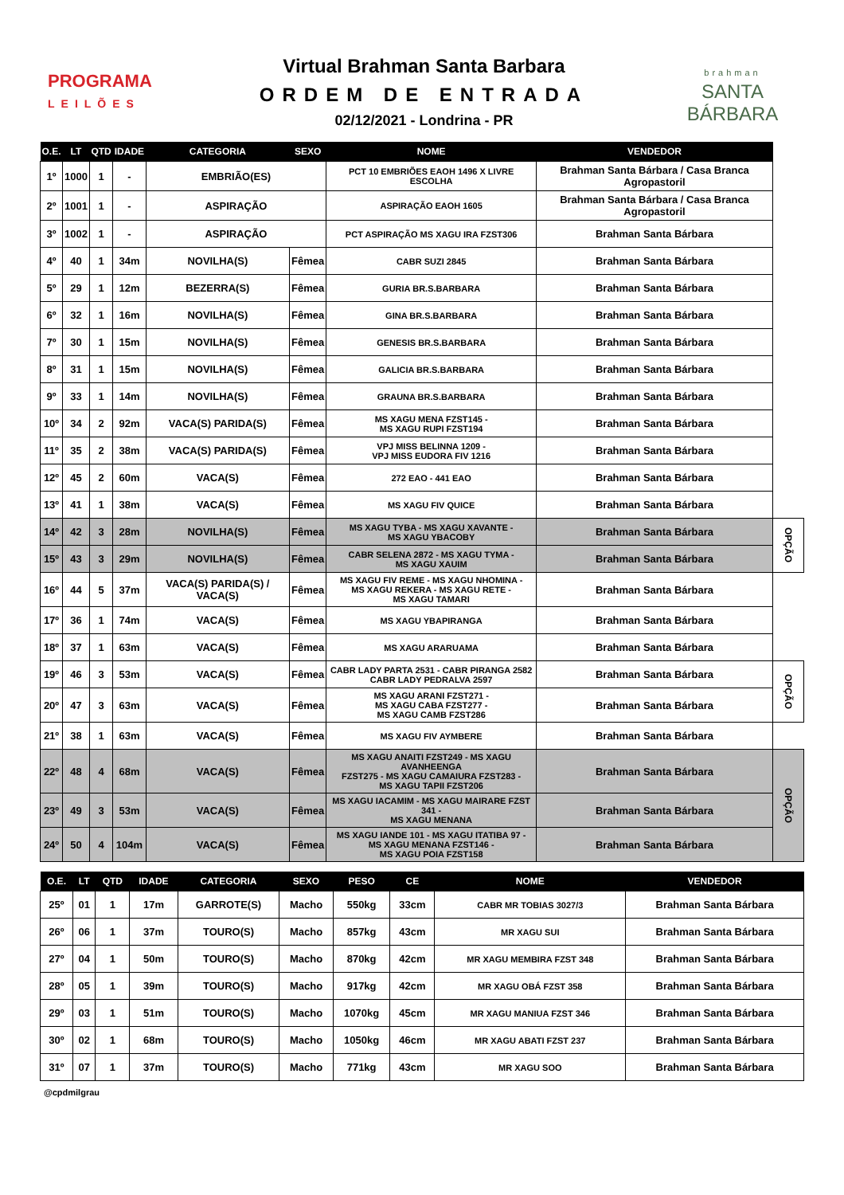PROGRAMA
LEILÕES
Virtual Brahman Santa Barbara
ORDEM DE ENTRADA
02/12/2021 - Londrina - PR
brahman
SANTA BÁRBARA
| O.E. | LT | QTD | IDADE | CATEGORIA | SEXO | NOME | VENDEDOR | |
| --- | --- | --- | --- | --- | --- | --- | --- | --- |
| 1º | 1000 | 1 | - | EMBRIÃO(ES) | | PCT 10 EMBRIÕES EAOH 1496 X LIVRE ESCOLHA | Brahman Santa Bárbara / Casa Branca Agropastoril | |
| 2º | 1001 | 1 | - | ASPIRAÇÃO | | ASPIRAÇÃO EAOH 1605 | Brahman Santa Bárbara / Casa Branca Agropastoril | |
| 3º | 1002 | 1 | - | ASPIRAÇÃO | | PCT ASPIRAÇÃO MS XAGU IRA FZST306 | Brahman Santa Bárbara | |
| 4º | 40 | 1 | 34m | NOVILHA(S) | Fêmea | CABR SUZI 2845 | Brahman Santa Bárbara | |
| 5º | 29 | 1 | 12m | BEZERRA(S) | Fêmea | GURIA BR.S.BARBARA | Brahman Santa Bárbara | |
| 6º | 32 | 1 | 16m | NOVILHA(S) | Fêmea | GINA BR.S.BARBARA | Brahman Santa Bárbara | |
| 7º | 30 | 1 | 15m | NOVILHA(S) | Fêmea | GENESIS BR.S.BARBARA | Brahman Santa Bárbara | |
| 8º | 31 | 1 | 15m | NOVILHA(S) | Fêmea | GALICIA BR.S.BARBARA | Brahman Santa Bárbara | |
| 9º | 33 | 1 | 14m | NOVILHA(S) | Fêmea | GRAUNA BR.S.BARBARA | Brahman Santa Bárbara | |
| 10º | 34 | 2 | 92m | VACA(S) PARIDA(S) | Fêmea | MS XAGU MENA FZST145 - MS XAGU RUPI FZST194 | Brahman Santa Bárbara | |
| 11º | 35 | 2 | 38m | VACA(S) PARIDA(S) | Fêmea | VPJ MISS BELINNA 1209 - VPJ MISS EUDORA FIV 1216 | Brahman Santa Bárbara | |
| 12º | 45 | 2 | 60m | VACA(S) | Fêmea | 272 EAO - 441 EAO | Brahman Santa Bárbara | |
| 13º | 41 | 1 | 38m | VACA(S) | Fêmea | MS XAGU FIV QUICE | Brahman Santa Bárbara | |
| 14º | 42 | 3 | 28m | NOVILHA(S) | Fêmea | MS XAGU TYBA - MS XAGU XAVANTE - MS XAGU YBACOBY | Brahman Santa Bárbara | OPÇÃO |
| 15º | 43 | 3 | 29m | NOVILHA(S) | Fêmea | CABR SELENA 2872 - MS XAGU TYMA - MS XAGU XAUIM | Brahman Santa Bárbara | |
| 16º | 44 | 5 | 37m | VACA(S) PARIDA(S) / VACA(S) | Fêmea | MS XAGU FIV REME - MS XAGU NHOMINA - MS XAGU REKERA - MS XAGU RETE - MS XAGU TAMARI | Brahman Santa Bárbara | |
| 17º | 36 | 1 | 74m | VACA(S) | Fêmea | MS XAGU YBAPIRANGA | Brahman Santa Bárbara | |
| 18º | 37 | 1 | 63m | VACA(S) | Fêmea | MS XAGU ARARUAMA | Brahman Santa Bárbara | |
| 19º | 46 | 3 | 53m | VACA(S) | Fêmea | CABR LADY PARTA 2531 - CABR PIRANGA 2582 CABR LADY PEDRALVA 2597 | Brahman Santa Bárbara | OPÇÃO |
| 20º | 47 | 3 | 63m | VACA(S) | Fêmea | MS XAGU ARANI FZST271 - MS XAGU CABA FZST277 - MS XAGU CAMB FZST286 | Brahman Santa Bárbara | |
| 21º | 38 | 1 | 63m | VACA(S) | Fêmea | MS XAGU FIV AYMBERE | Brahman Santa Bárbara | |
| 22º | 48 | 4 | 68m | VACA(S) | Fêmea | MS XAGU ANAITI FZST249 - MS XAGU AVANHEENGA FZST275 - MS XAGU CAMAIURA FZST283 - MS XAGU TAPII FZST206 | Brahman Santa Bárbara | OPÇÃO |
| 23º | 49 | 3 | 53m | VACA(S) | Fêmea | MS XAGU IACAMIM - MS XAGU MAIRARE FZST 341 - MS XAGU MENANA | Brahman Santa Bárbara | |
| 24º | 50 | 4 | 104m | VACA(S) | Fêmea | MS XAGU IANDE 101 - MS XAGU ITATIBA 97 - MS XAGU MENANA FZST146 - MS XAGU POIA FZST158 | Brahman Santa Bárbara | |
| O.E. | LT | QTD | IDADE | CATEGORIA | SEXO | PESO | CE | NOME | VENDEDOR |
| --- | --- | --- | --- | --- | --- | --- | --- | --- | --- |
| 25º | 01 | 1 | 17m | GARROTE(S) | Macho | 550kg | 33cm | CABR MR TOBIAS 3027/3 | Brahman Santa Bárbara |
| 26º | 06 | 1 | 37m | TOURO(S) | Macho | 857kg | 43cm | MR XAGU SUI | Brahman Santa Bárbara |
| 27º | 04 | 1 | 50m | TOURO(S) | Macho | 870kg | 42cm | MR XAGU MEMBIRA FZST 348 | Brahman Santa Bárbara |
| 28º | 05 | 1 | 39m | TOURO(S) | Macho | 917kg | 42cm | MR XAGU OBÁ FZST 358 | Brahman Santa Bárbara |
| 29º | 03 | 1 | 51m | TOURO(S) | Macho | 1070kg | 45cm | MR XAGU MANIUA FZST 346 | Brahman Santa Bárbara |
| 30º | 02 | 1 | 68m | TOURO(S) | Macho | 1050kg | 46cm | MR XAGU ABATI FZST 237 | Brahman Santa Bárbara |
| 31º | 07 | 1 | 37m | TOURO(S) | Macho | 771kg | 43cm | MR XAGU SOO | Brahman Santa Bárbara |
@cpdmilgrau